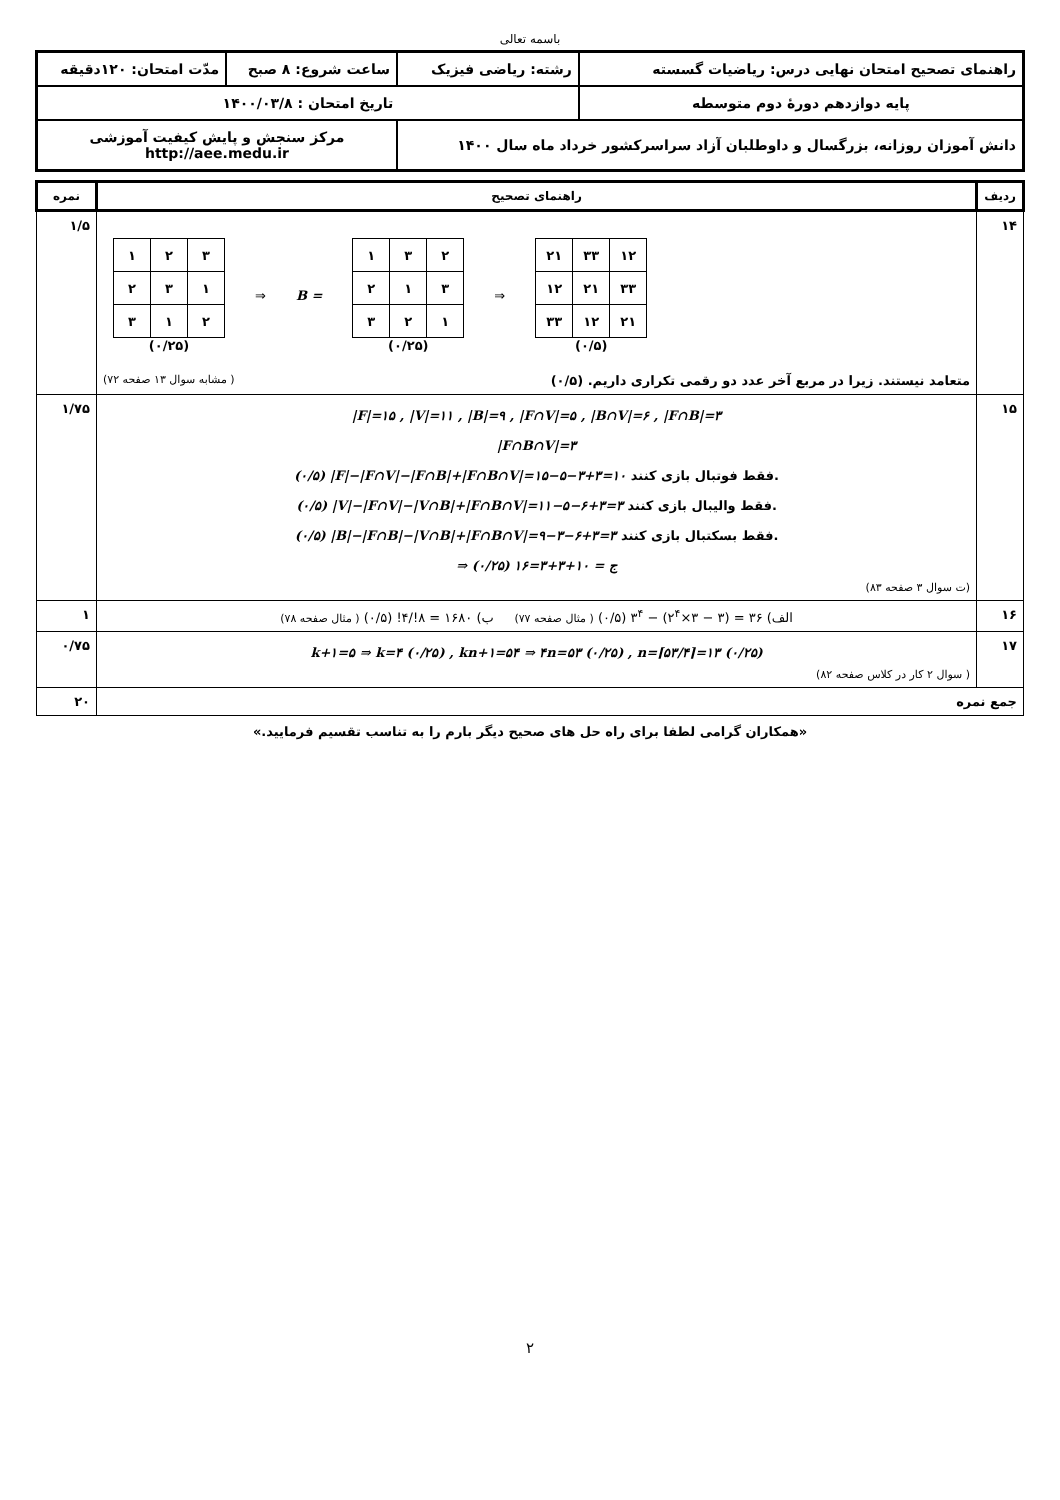باسمه تعالی
| راهنمای تصحیح امتحان نهایی درس: ریاضیات گسسته | رشته: ریاضی فیزیک | ساعت شروع: ۸ صبح | مدّت امتحان: ۱۲۰دقیقه |
| پایه دوازدهم دورهٔ دوم متوسطه | تاریخ امتحان : ۱۴۰۰/۰۳/۸ | | |
| دانش آموزان روزانه، بزرگسال و داوطلبان آزاد سراسرکشور خرداد ماه سال ۱۴۰۰ | | مرکز سنجش و پایش کیفیت آموزشی http://aee.medu.ir | |
| ردیف | راهنمای تصحیح | نمره |
| --- | --- | --- |
| ۱۴ | / ۱ / ۲ / ۳ / / ۲ / ۳ / ۱ / / ۳ / ۱ / ۲ / (۰/۲۵) ⇒ B = / ۱ / ۳ / ۲ / / ۲ / ۱ / ۳ / / ۳ / ۲ / ۱ / (۰/۲۵) ⇒ / ۲۱ / ۳۳ / ۱۲ / / ۱۲ / ۲۱ / ۳۳ / / ۳۳ / ۱۲ / ۲۱ / (۰/۵) متعامد نیستند. زیرا در مربع آخر عدد دو رقمی تکراری داریم. (۰/۵) ( مشابه سوال ۱۳ صفحه ۷۲) | ۱/۵ |
| ۱۵ | /F/=۱۵ , /V/=۱۱ , /B/=۹ , /F∩V/=۵ , /B∩V/=۶ , /F∩B/=۳ /F∩B∩V/=۳ (۰/۵) /F/−/F∩V/−/F∩B/+/F∩B∩V/=۱۵−۵−۳+۳=۱۰ فقط فوتبال بازی کنند. (۰/۵) /V/−/F∩V/−/V∩B/+/F∩B∩V/=۱۱−۵−۶+۳=۳ فقط والیبال بازی کنند. (۰/۵) /B/−/F∩B/−/V∩B/+/F∩B∩V/=۹−۳−۶+۳=۳ فقط بسکتبال بازی کنند. ⇒ ج = ۱۰+۳+۳=۱۶ (۰/۲۵) (ت سوال ۳ صفحه ۸۳) | ۱/۷۵ |
| ۱۶ | الف) ۳۶ = (۳ − ۳×۲<sup>۴</sup>) − ۳<sup>۴</sup> (۰/۵) ( مثال صفحه ۷۷) ب) ۱۶۸۰ = ۸!/۴! (۰/۵) ( مثال صفحه ۷۸) | ۱ |
| ۱۷ | k+۱=۵ ⇒ k=۴ (۰/۲۵) , kn+۱=۵۴ ⇒ ۴n=۵۳ (۰/۲۵) , n=⌈۵۳/۴⌉=۱۳ (۰/۲۵) ( سوال ۲ کار در کلاس صفحه ۸۲) | ۰/۷۵ |
| جمع نمره | | ۲۰ |
«همکاران گرامی لطفا برای راه حل های صحیح دیگر بارم را به تناسب تقسیم فرمایید.»
۲